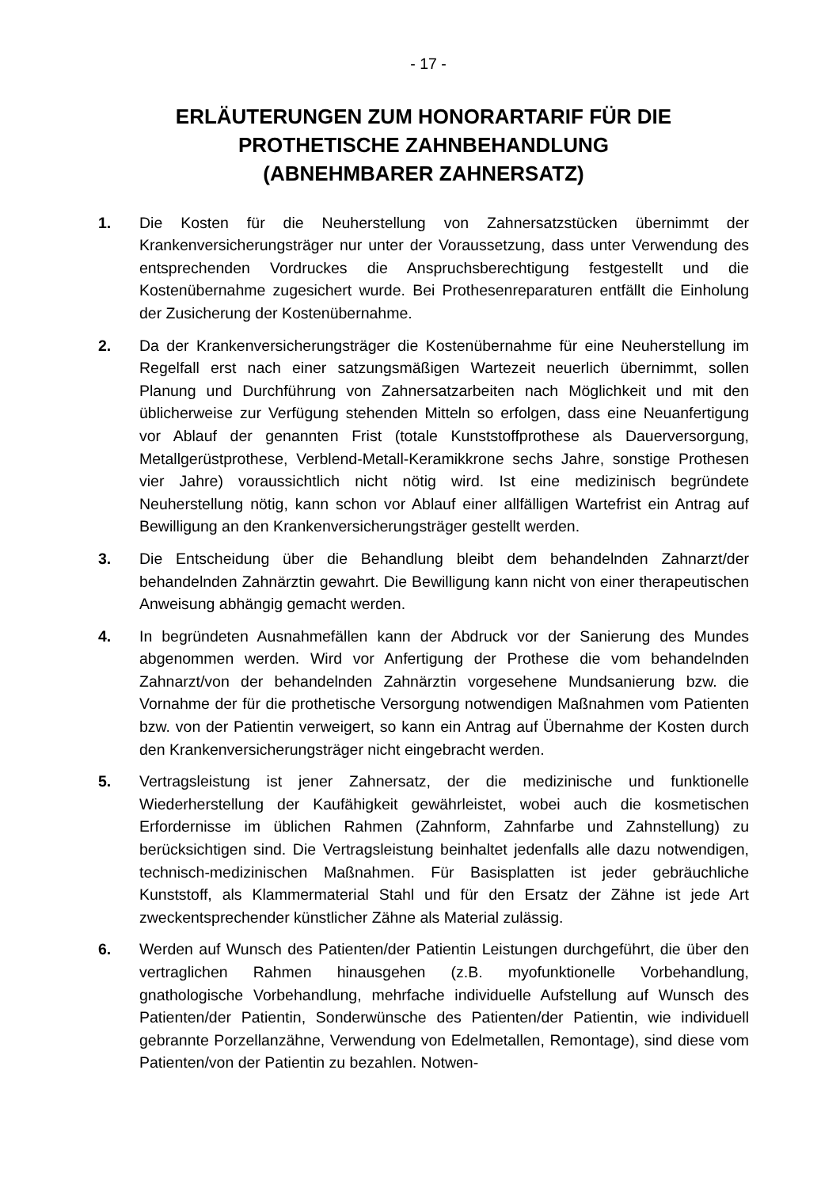- 17 -
ERLÄUTERUNGEN ZUM HONORARTARIF FÜR DIE
PROTHETISCHE ZAHNBEHANDLUNG
(ABNEHMBARER ZAHNERSATZ)
1. Die Kosten für die Neuherstellung von Zahnersatzstücken übernimmt der Krankenversicherungsträger nur unter der Voraussetzung, dass unter Verwendung des entsprechenden Vordruckes die Anspruchsberechtigung festgestellt und die Kostenübernahme zugesichert wurde. Bei Prothesenreparaturen entfällt die Einholung der Zusicherung der Kostenübernahme.
2. Da der Krankenversicherungsträger die Kostenübernahme für eine Neuherstellung im Regelfall erst nach einer satzungsmäßigen Wartezeit neuerlich übernimmt, sollen Planung und Durchführung von Zahnersatzarbeiten nach Möglichkeit und mit den üblicherweise zur Verfügung stehenden Mitteln so erfolgen, dass eine Neuanfertigung vor Ablauf der genannten Frist (totale Kunststoffprothese als Dauerversorgung, Metallgerüstprothese, Verblend-Metall-Keramikkrone sechs Jahre, sonstige Prothesen vier Jahre) voraussichtlich nicht nötig wird. Ist eine medizinisch begründete Neuherstellung nötig, kann schon vor Ablauf einer allfälligen Wartefrist ein Antrag auf Bewilligung an den Krankenversicherungsträger gestellt werden.
3. Die Entscheidung über die Behandlung bleibt dem behandelnden Zahnarzt/der behandelnden Zahnärztin gewahrt. Die Bewilligung kann nicht von einer therapeutischen Anweisung abhängig gemacht werden.
4. In begründeten Ausnahmefällen kann der Abdruck vor der Sanierung des Mundes abgenommen werden. Wird vor Anfertigung der Prothese die vom behandelnden Zahnarzt/von der behandelnden Zahnärztin vorgesehene Mundsanierung bzw. die Vornahme der für die prothetische Versorgung notwendigen Maßnahmen vom Patienten bzw. von der Patientin verweigert, so kann ein Antrag auf Übernahme der Kosten durch den Krankenversicherungsträger nicht eingebracht werden.
5. Vertragsleistung ist jener Zahnersatz, der die medizinische und funktionelle Wiederherstellung der Kaufähigkeit gewährleistet, wobei auch die kosmetischen Erfordernisse im üblichen Rahmen (Zahnform, Zahnfarbe und Zahnstellung) zu berücksichtigen sind. Die Vertragsleistung beinhaltet jedenfalls alle dazu notwendigen, technisch-medizinischen Maßnahmen. Für Basisplatten ist jeder gebräuchliche Kunststoff, als Klammermaterial Stahl und für den Ersatz der Zähne ist jede Art zweckentsprechender künstlicher Zähne als Material zulässig.
6. Werden auf Wunsch des Patienten/der Patientin Leistungen durchgeführt, die über den vertraglichen Rahmen hinausgehen (z.B. myofunktionelle Vorbehandlung, gnathologische Vorbehandlung, mehrfache individuelle Aufstellung auf Wunsch des Patienten/der Patientin, Sonderwünsche des Patienten/der Patientin, wie individuell gebrannte Porzellanzähne, Verwendung von Edelmetallen, Remontage), sind diese vom Patienten/von der Patientin zu bezahlen. Notwen-